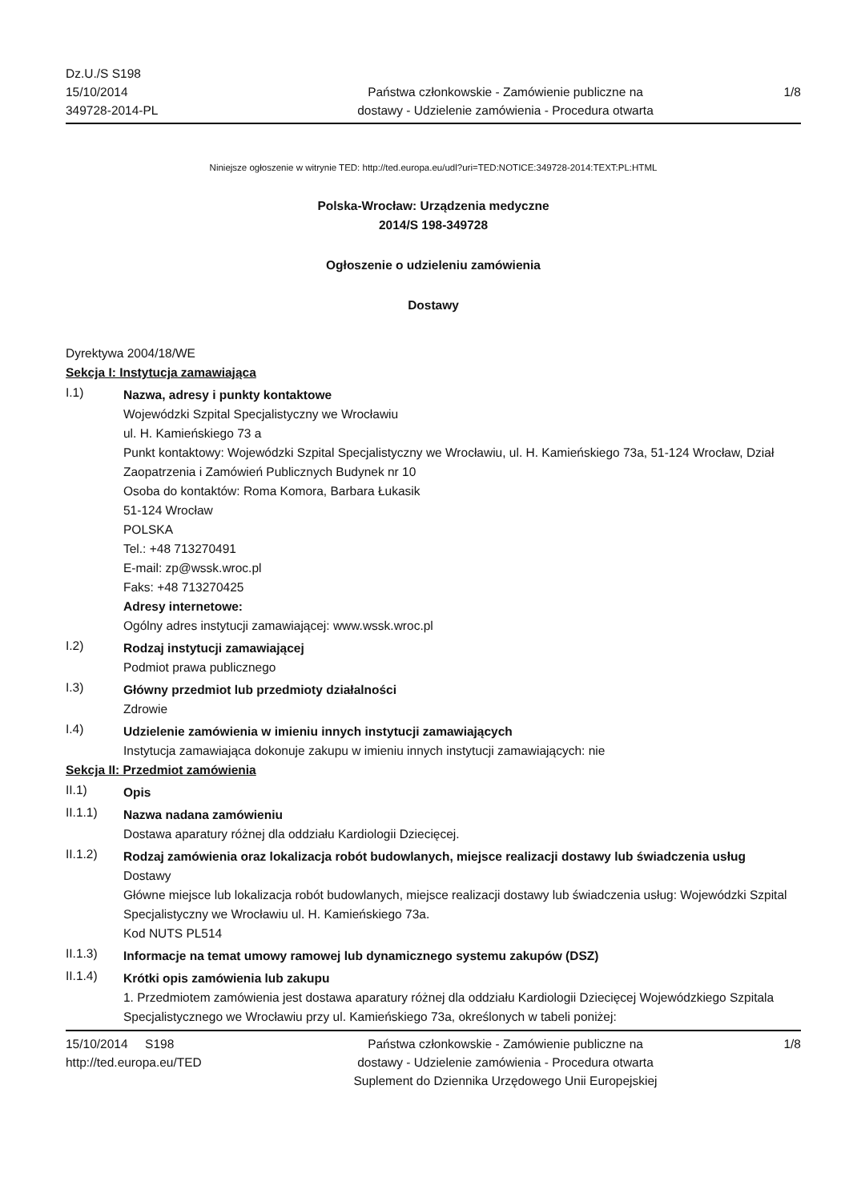Dz.U./S S198
15/10/2014
349728-2014-PL
Państwa członkowskie - Zamówienie publiczne na
dostawy - Udzielenie zamówienia - Procedura otwarta
1/8
Niniejsze ogłoszenie w witrynie TED: http://ted.europa.eu/udl?uri=TED:NOTICE:349728-2014:TEXT:PL:HTML
Polska-Wrocław: Urządzenia medyczne
2014/S 198-349728
Ogłoszenie o udzieleniu zamówienia
Dostawy
Dyrektywa 2004/18/WE
Sekcja I: Instytucja zamawiająca
I.1)
Nazwa, adresy i punkty kontaktowe
Wojewódzki Szpital Specjalistyczny we Wrocławiu
ul. H. Kamieńskiego 73 a
Punkt kontaktowy: Wojewódzki Szpital Specjalistyczny we Wrocławiu, ul. H. Kamieńskiego 73a, 51-124 Wrocław, Dział Zaopatrzenia i Zamówień Publicznych Budynek nr 10
Osoba do kontaktów: Roma Komora, Barbara Łukasik
51-124 Wrocław
POLSKA
Tel.: +48 713270491
E-mail: zp@wssk.wroc.pl
Faks: +48 713270425
Adresy internetowe:
Ogólny adres instytucji zamawiającej: www.wssk.wroc.pl
I.2)
Rodzaj instytucji zamawiającej
Podmiot prawa publicznego
I.3)
Główny przedmiot lub przedmioty działalności
Zdrowie
I.4)
Udzielenie zamówienia w imieniu innych instytucji zamawiających
Instytucja zamawiająca dokonuje zakupu w imieniu innych instytucji zamawiających: nie
Sekcja II: Przedmiot zamówienia
II.1)
Opis
II.1.1)
Nazwa nadana zamówieniu
Dostawa aparatury różnej dla oddziału Kardiologii Dziecięcej.
II.1.2)
Rodzaj zamówienia oraz lokalizacja robót budowlanych, miejsce realizacji dostawy lub świadczenia usług
Dostawy
Główne miejsce lub lokalizacja robót budowlanych, miejsce realizacji dostawy lub świadczenia usług: Wojewódzki Szpital Specjalistyczny we Wrocławiu ul. H. Kamieńskiego 73a.
Kod NUTS PL514
II.1.3)
Informacje na temat umowy ramowej lub dynamicznego systemu zakupów (DSZ)
II.1.4)
Krótki opis zamówienia lub zakupu
1. Przedmiotem zamówienia jest dostawa aparatury różnej dla oddziału Kardiologii Dziecięcej Wojewódzkiego Szpitala Specjalistycznego we Wrocławiu przy ul. Kamieńskiego 73a, określonych w tabeli poniżej:
15/10/2014 S198
http://ted.europa.eu/TED
Państwa członkowskie - Zamówienie publiczne na
dostawy - Udzielenie zamówienia - Procedura otwarta
Suplement do Dziennika Urzędowego Unii Europejskiej
1/8